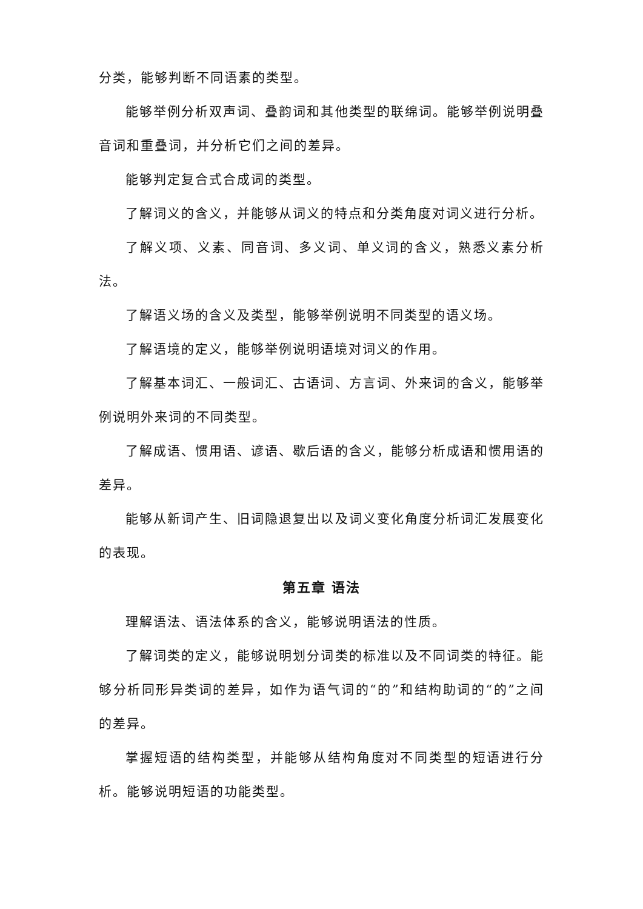分类，能够判断不同语素的类型。
能够举例分析双声词、叠韵词和其他类型的联绵词。能够举例说明叠音词和重叠词，并分析它们之间的差异。
能够判定复合式合成词的类型。
了解词义的含义，并能够从词义的特点和分类角度对词义进行分析。
了解义项、义素、同音词、多义词、单义词的含义，熟悉义素分析法。
了解语义场的含义及类型，能够举例说明不同类型的语义场。
了解语境的定义，能够举例说明语境对词义的作用。
了解基本词汇、一般词汇、古语词、方言词、外来词的含义，能够举例说明外来词的不同类型。
了解成语、惯用语、谚语、歇后语的含义，能够分析成语和惯用语的差异。
能够从新词产生、旧词隐退复出以及词义变化角度分析词汇发展变化的表现。
第五章 语法
理解语法、语法体系的含义，能够说明语法的性质。
了解词类的定义，能够说明划分词类的标准以及不同词类的特征。能够分析同形异类词的差异，如作为语气词的“的”和结构助词的“的”之间的差异。
掌握短语的结构类型，并能够从结构角度对不同类型的短语进行分析。能够说明短语的功能类型。